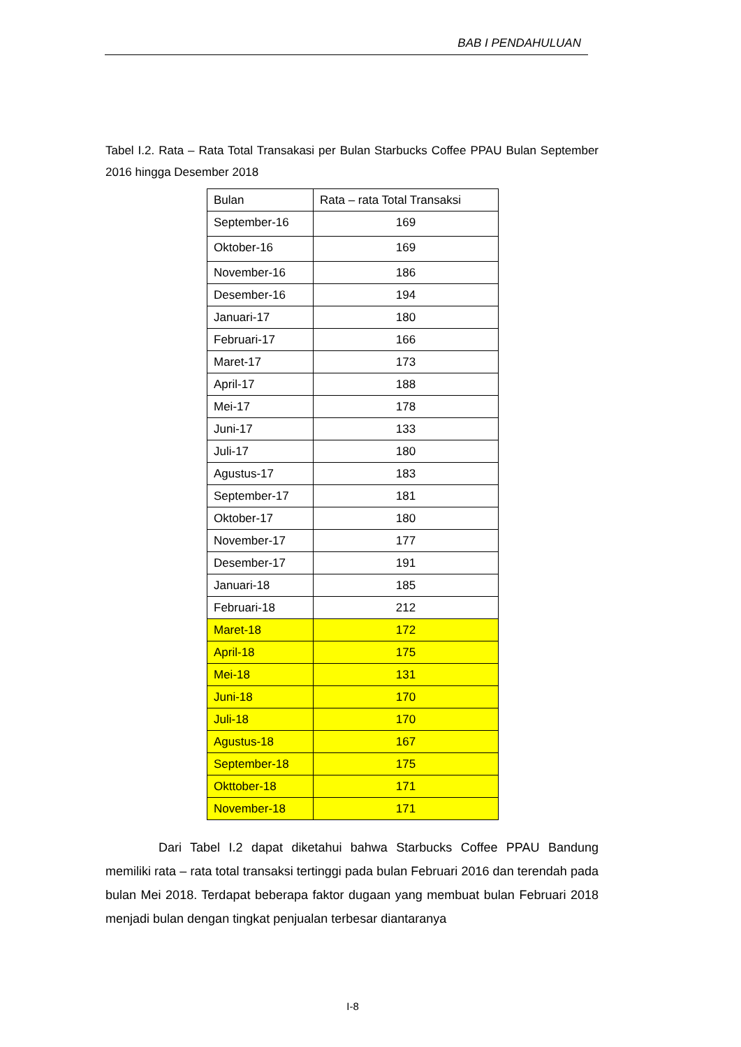BAB I PENDAHULUAN
Tabel I.2. Rata – Rata Total Transakasi per Bulan Starbucks Coffee PPAU Bulan September 2016 hingga Desember 2018
| Bulan | Rata – rata Total Transaksi |
| --- | --- |
| September-16 | 169 |
| Oktober-16 | 169 |
| November-16 | 186 |
| Desember-16 | 194 |
| Januari-17 | 180 |
| Februari-17 | 166 |
| Maret-17 | 173 |
| April-17 | 188 |
| Mei-17 | 178 |
| Juni-17 | 133 |
| Juli-17 | 180 |
| Agustus-17 | 183 |
| September-17 | 181 |
| Oktober-17 | 180 |
| November-17 | 177 |
| Desember-17 | 191 |
| Januari-18 | 185 |
| Februari-18 | 212 |
| Maret-18 | 172 |
| April-18 | 175 |
| Mei-18 | 131 |
| Juni-18 | 170 |
| Juli-18 | 170 |
| Agustus-18 | 167 |
| September-18 | 175 |
| Okttober-18 | 171 |
| November-18 | 171 |
Dari Tabel I.2 dapat diketahui bahwa Starbucks Coffee PPAU Bandung memiliki rata – rata total transaksi tertinggi pada bulan Februari 2016 dan terendah pada bulan Mei 2018. Terdapat beberapa faktor dugaan yang membuat bulan Februari 2018 menjadi bulan dengan tingkat penjualan terbesar diantaranya
I-8